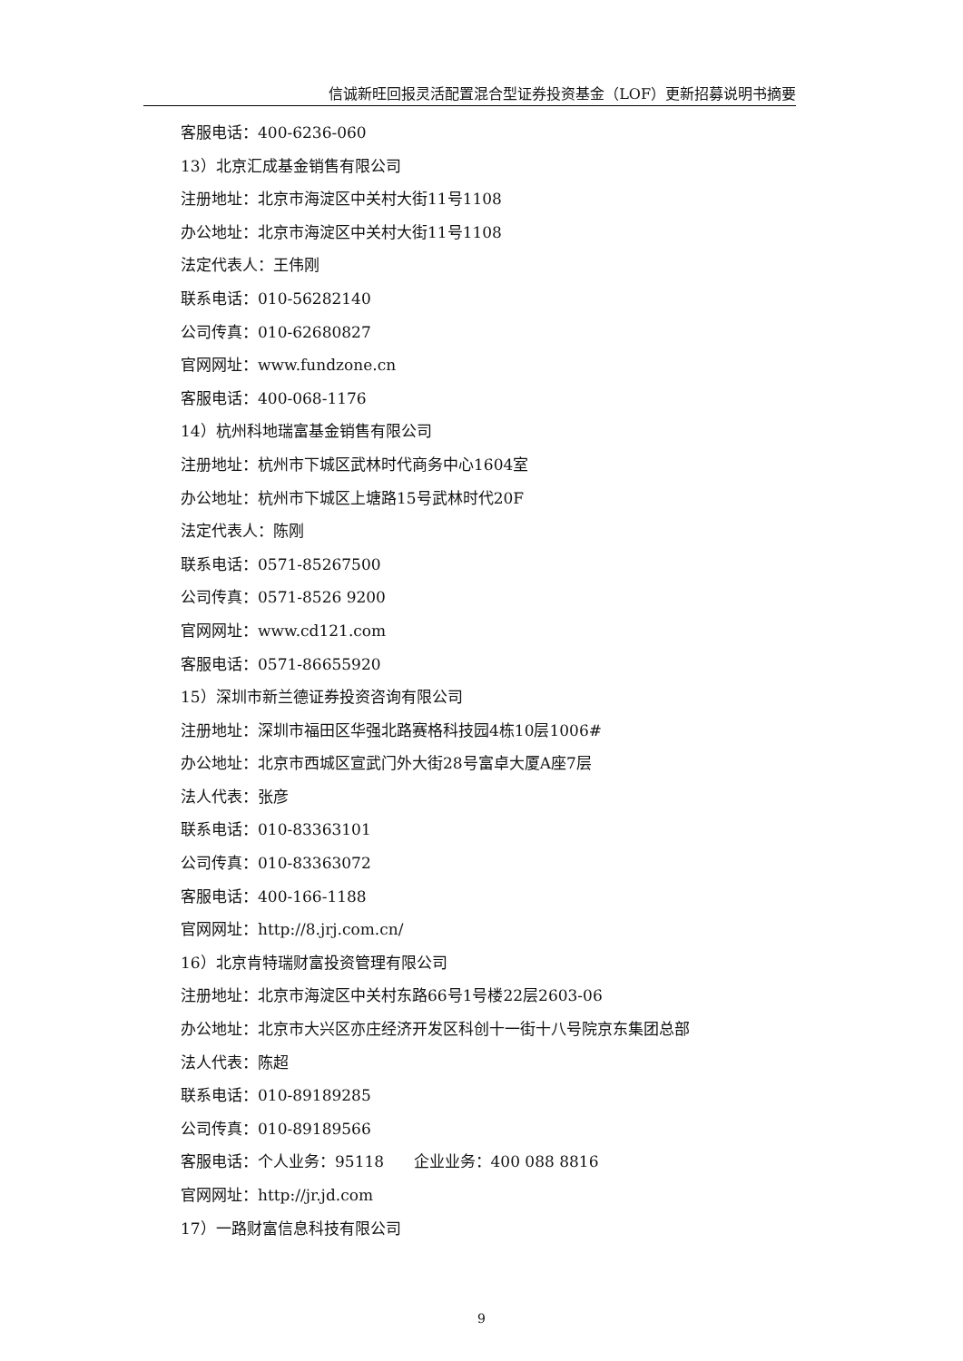信诚新旺回报灵活配置混合型证券投资基金（LOF）更新招募说明书摘要
客服电话：400-6236-060
13）北京汇成基金销售有限公司
注册地址：北京市海淀区中关村大街11号1108
办公地址：北京市海淀区中关村大街11号1108
法定代表人：王伟刚
联系电话：010-56282140
公司传真：010-62680827
官网网址：www.fundzone.cn
客服电话：400-068-1176
14）杭州科地瑞富基金销售有限公司
注册地址：杭州市下城区武林时代商务中心1604室
办公地址：杭州市下城区上塘路15号武林时代20F
法定代表人：陈刚
联系电话：0571-85267500
公司传真：0571-8526 9200
官网网址：www.cd121.com
客服电话：0571-86655920
15）深圳市新兰德证券投资咨询有限公司
注册地址：深圳市福田区华强北路赛格科技园4栋10层1006#
办公地址：北京市西城区宣武门外大街28号富卓大厦A座7层
法人代表：张彦
联系电话：010-83363101
公司传真：010-83363072
客服电话：400-166-1188
官网网址：http://8.jrj.com.cn/
16）北京肯特瑞财富投资管理有限公司
注册地址：北京市海淀区中关村东路66号1号楼22层2603-06
办公地址：北京市大兴区亦庄经济开发区科创十一街十八号院京东集团总部
法人代表：陈超
联系电话：010-89189285
公司传真：010-89189566
客服电话：个人业务：95118 企业业务：400 088 8816
官网网址：http://jr.jd.com
17）一路财富信息科技有限公司
9